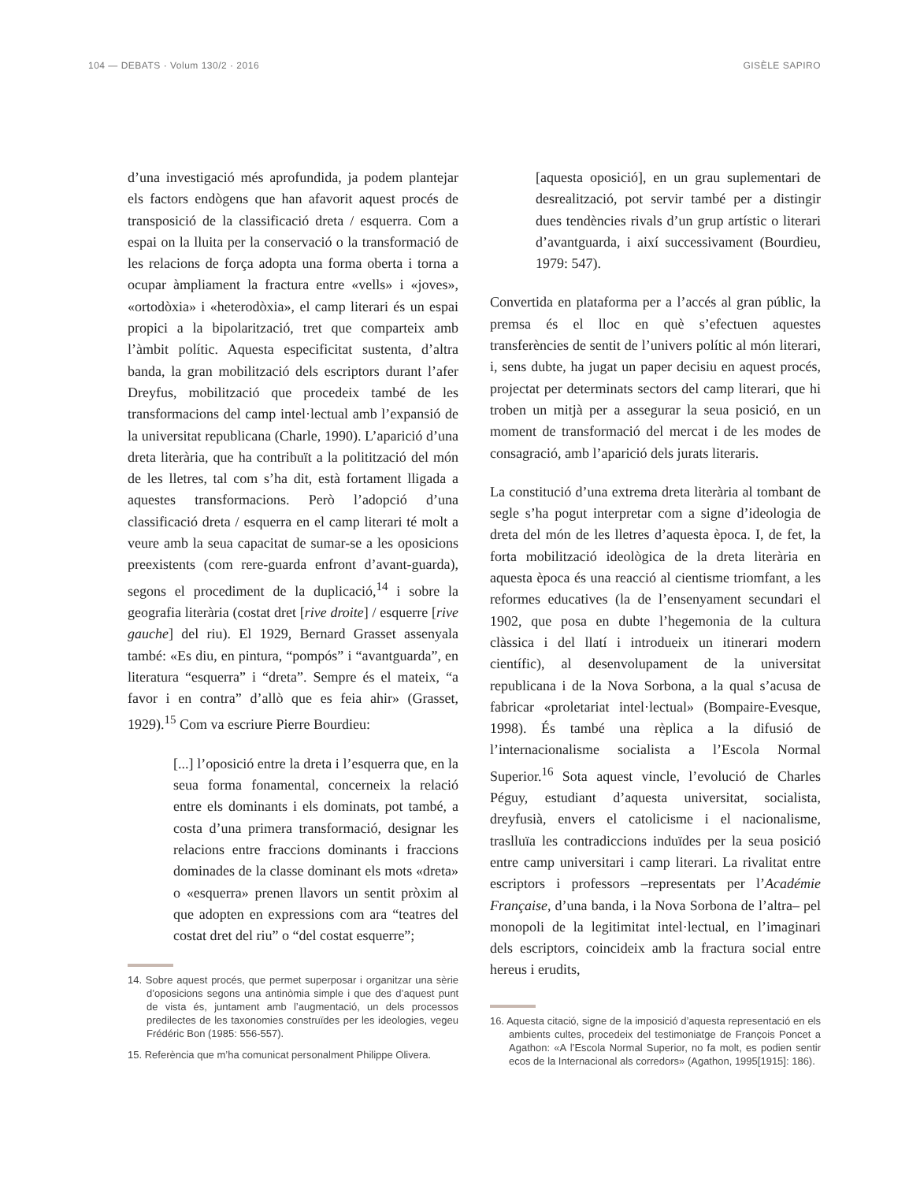104 — DEBATS · Volum 130/2 · 2016 GISÈLE SAPIRO
d’una investigació més aprofundida, ja podem plantejar els factors endògens que han afavorit aquest procés de transposició de la classificació dreta / esquerra. Com a espai on la lluita per la conservació o la transformació de les relacions de força adopta una forma oberta i torna a ocupar àmpliament la fractura entre «vells» i «joves», «ortodòxia» i «heterodòxia», el camp literari és un espai propici a la bipolarització, tret que comparteix amb l’àmbit polític. Aquesta especificitat sustenta, d’altra banda, la gran mobilització dels escriptors durant l’afer Dreyfus, mobilització que procedeix també de les transformacions del camp intel·lectual amb l’expansió de la universitat republicana (Charle, 1990). L’aparició d’una dreta literària, que ha contribuït a la politització del món de les lletres, tal com s’ha dit, està fortament lligada a aquestes transformacions. Però l’adopció d’una classificació dreta / esquerra en el camp literari té molt a veure amb la seua capacitat de sumar-se a les oposicions preexistents (com rere-guarda enfront d’avant-guarda), segons el procediment de la duplicació,<sup>14</sup> i sobre la geografia literària (costat dret [rive droite] / esquerre [rive gauche] del riu). El 1929, Bernard Grasset assenyala també: «Es diu, en pintura, “pompós” i “avantguarda”, en literatura “esquerra” i “dreta”. Sempre és el mateix, “a favor i en contra” d’allò que es feia ahir» (Grasset, 1929).<sup>15</sup> Com va escriure Pierre Bourdieu:
[...] l’oposició entre la dreta i l’esquerra que, en la seua forma fonamental, concerneix la relació entre els dominants i els dominats, pot també, a costa d’una primera transformació, designar les relacions entre fraccions dominants i fraccions dominades de la classe dominant els mots «dreta» o «esquerra» prenen llavors un sentit pròxim al que adopten en expressions com ara “teatres del costat dret del riu” o “del costat esquerre”;
14. Sobre aquest procés, que permet superposar i organitzar una sèrie d’oposicions segons una antinòmia simple i que des d’aquest punt de vista és, juntament amb l’augmentació, un dels processos predilectes de les taxonomies construïdes per les ideologies, vegeu Frédéric Bon (1985: 556-557).
15. Referència que m’ha comunicat personalment Philippe Olivera.
[aquesta oposició], en un grau suplementari de desrealització, pot servir també per a distingir dues tendències rivals d’un grup artístic o literari d’avantguarda, i així successivament (Bourdieu, 1979: 547).
Convertida en plataforma per a l’accés al gran públic, la premsa és el lloc en què s’efectuen aquestes transferències de sentit de l’univers polític al món literari, i, sens dubte, ha jugat un paper decisiu en aquest procés, projectat per determinats sectors del camp literari, que hi troben un mitjà per a assegurar la seua posició, en un moment de transformació del mercat i de les modes de consagració, amb l’aparició dels jurats literaris.
La constitució d’una extrema dreta literària al tombant de segle s’ha pogut interpretar com a signe d’ideologia de dreta del món de les lletres d’aquesta època. I, de fet, la forta mobilització ideològica de la dreta literària en aquesta època és una reacció al cientisme triomfant, a les reformes educatives (la de l’ensenyament secundari el 1902, que posa en dubte l’hegemonia de la cultura clàssica i del llatí i introdueix un itinerari modern científic), al desenvolupament de la universitat republicana i de la Nova Sorbona, a la qual s’acusa de fabricar «proletariat intel·lectual» (Bompaire-Evesque, 1998). És també una rèplica a la difusió de l’internacionalisme socialista a l’Escola Normal Superior.<sup>16</sup> Sota aquest vincle, l’evolució de Charles Péguy, estudiant d’aquesta universitat, socialista, dreyfusià, envers el catolicisme i el nacionalisme, traslluïa les contradiccions induïdes per la seua posició entre camp universitari i camp literari. La rivalitat entre escriptors i professors –representats per l’Académie Française, d’una banda, i la Nova Sorbona de l’altra– pel monopoli de la legitimitat intel·lectual, en l’imaginari dels escriptors, coincideix amb la fractura social entre hereus i erudits,
16. Aquesta citació, signe de la imposició d’aquesta representació en els ambients cultes, procedeix del testimoniatge de François Poncet a Agathon: «A l’Escola Normal Superior, no fa molt, es podien sentir ecos de la Internacional als corredors» (Agathon, 1995[1915]: 186).